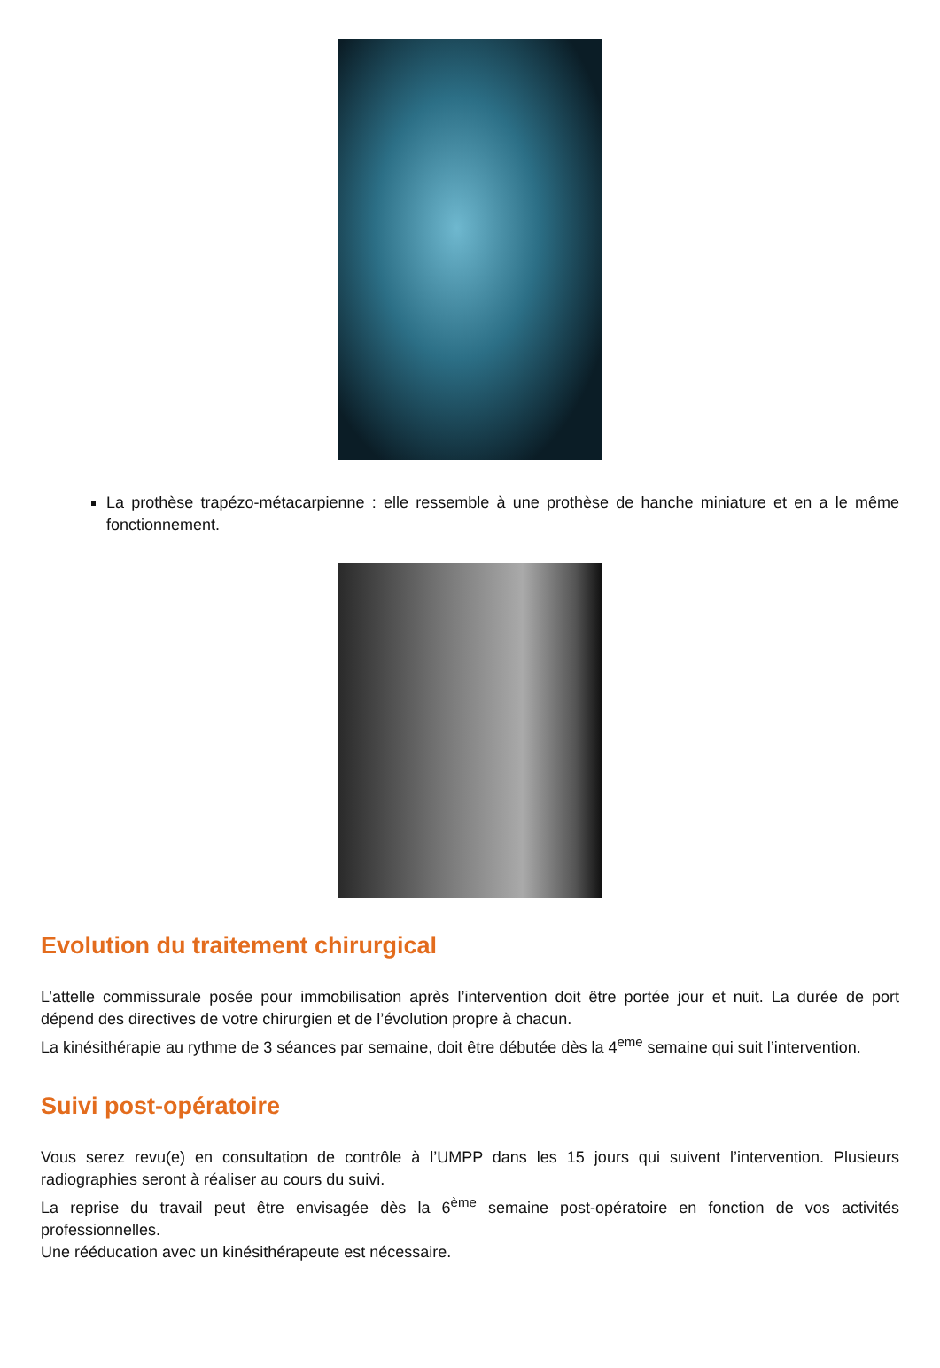La prothèse trapézo-métacarpienne : elle ressemble à une prothèse de hanche miniature et en a le même fonctionnement.
Evolution du traitement chirurgical
L’attelle commissurale posée pour immobilisation après l’intervention doit être portée jour et nuit. La durée de port dépend des directives de votre chirurgien et de l’évolution propre à chacun.
La kinésithérapie au rythme de 3 séances par semaine, doit être débutée dès la 4<sup>eme</sup> semaine qui suit l’intervention.
Suivi post-opératoire
Vous serez revu(e) en consultation de contrôle à l’UMPP dans les 15 jours qui suivent l’intervention. Plusieurs radiographies seront à réaliser au cours du suivi.
La reprise du travail peut être envisagée dès la 6<sup>ème</sup> semaine post-opératoire en fonction de vos activités professionnelles.
Une rééducation avec un kinésithérapeute est nécessaire.